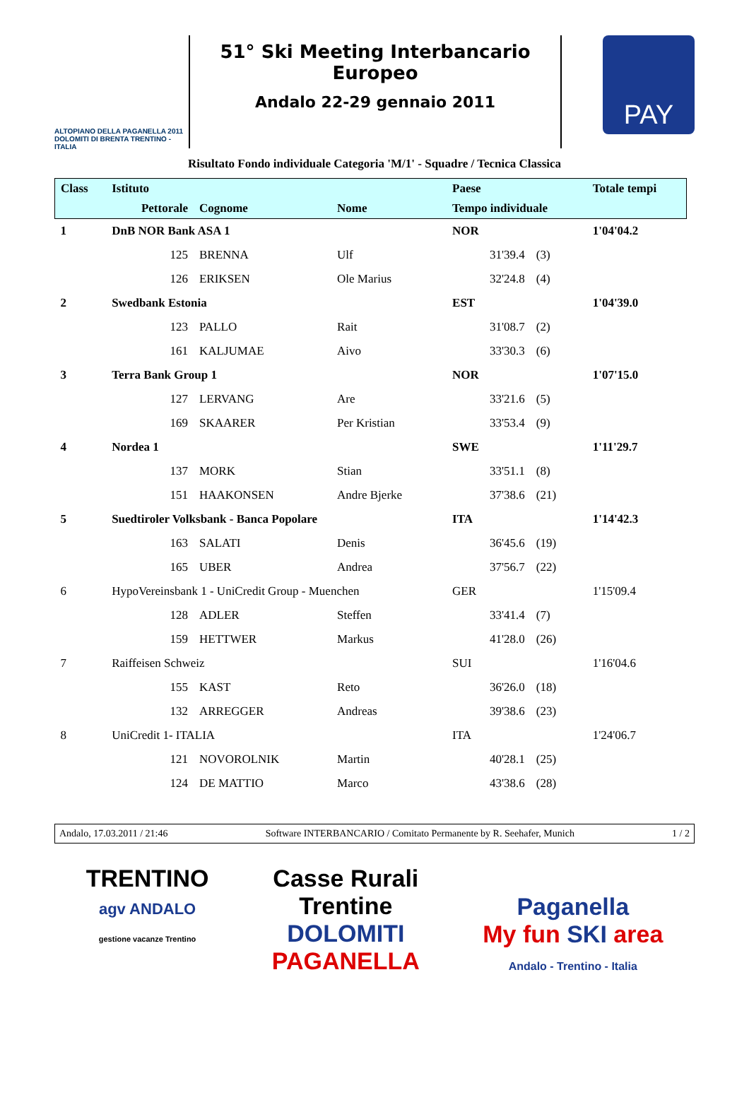ALTOPIANO DELLA PAGANELLA 2011
DOLOMITI DI BRENTA TRENTINO - ITALIA
51° Ski Meeting Interbancario Europeo
Andalo 22-29 gennaio 2011
PAY
Risultato Fondo individuale Categoria 'M/1' - Squadre / Tecnica Classica
| Class | Istituto | | | Paese | | Totale tempi |
| --- | --- | --- | --- | --- | --- | --- |
| | Pettorale | Cognome | Nome | Tempo individuale | | |
| 1 | DnB NOR Bank ASA 1 | | | NOR | | 1'04'04.2 |
| | 125 | BRENNA | Ulf | 31'39.4 | (3) | |
| | 126 | ERIKSEN | Ole Marius | 32'24.8 | (4) | |
| 2 | Swedbank Estonia | | | EST | | 1'04'39.0 |
| | 123 | PALLO | Rait | 31'08.7 | (2) | |
| | 161 | KALJUMAE | Aivo | 33'30.3 | (6) | |
| 3 | Terra Bank Group 1 | | | NOR | | 1'07'15.0 |
| | 127 | LERVANG | Are | 33'21.6 | (5) | |
| | 169 | SKAARER | Per Kristian | 33'53.4 | (9) | |
| 4 | Nordea 1 | | | SWE | | 1'11'29.7 |
| | 137 | MORK | Stian | 33'51.1 | (8) | |
| | 151 | HAAKONSEN | Andre Bjerke | 37'38.6 | (21) | |
| 5 | Suedtiroler Volksbank - Banca Popolare | | | ITA | | 1'14'42.3 |
| | 163 | SALATI | Denis | 36'45.6 | (19) | |
| | 165 | UBER | Andrea | 37'56.7 | (22) | |
| 6 | HypoVereinsbank 1 - UniCredit Group - Muenchen | | | GER | | 1'15'09.4 |
| | 128 | ADLER | Steffen | 33'41.4 | (7) | |
| | 159 | HETTWER | Markus | 41'28.0 | (26) | |
| 7 | Raiffeisen Schweiz | | | SUI | | 1'16'04.6 |
| | 155 | KAST | Reto | 36'26.0 | (18) | |
| | 132 | ARREGGER | Andreas | 39'38.6 | (23) | |
| 8 | UniCredit 1- ITALIA | | | ITA | | 1'24'06.7 |
| | 121 | NOVOROLNIK | Martin | 40'28.1 | (25) | |
| | 124 | DE MATTIO | Marco | 43'38.6 | (28) | |
Andalo, 17.03.2011 / 21:46 Software INTERBANCARIO / Comitato Permanente by R. Seehafer, Munich 1 / 2
TRENTINO
agv ANDALO
gestione vacanze Trentino
Casse Rurali
Trentine
DOLOMITI
PAGANELLA
Paganella
My fun SKI area
Andalo - Trentino - Italia